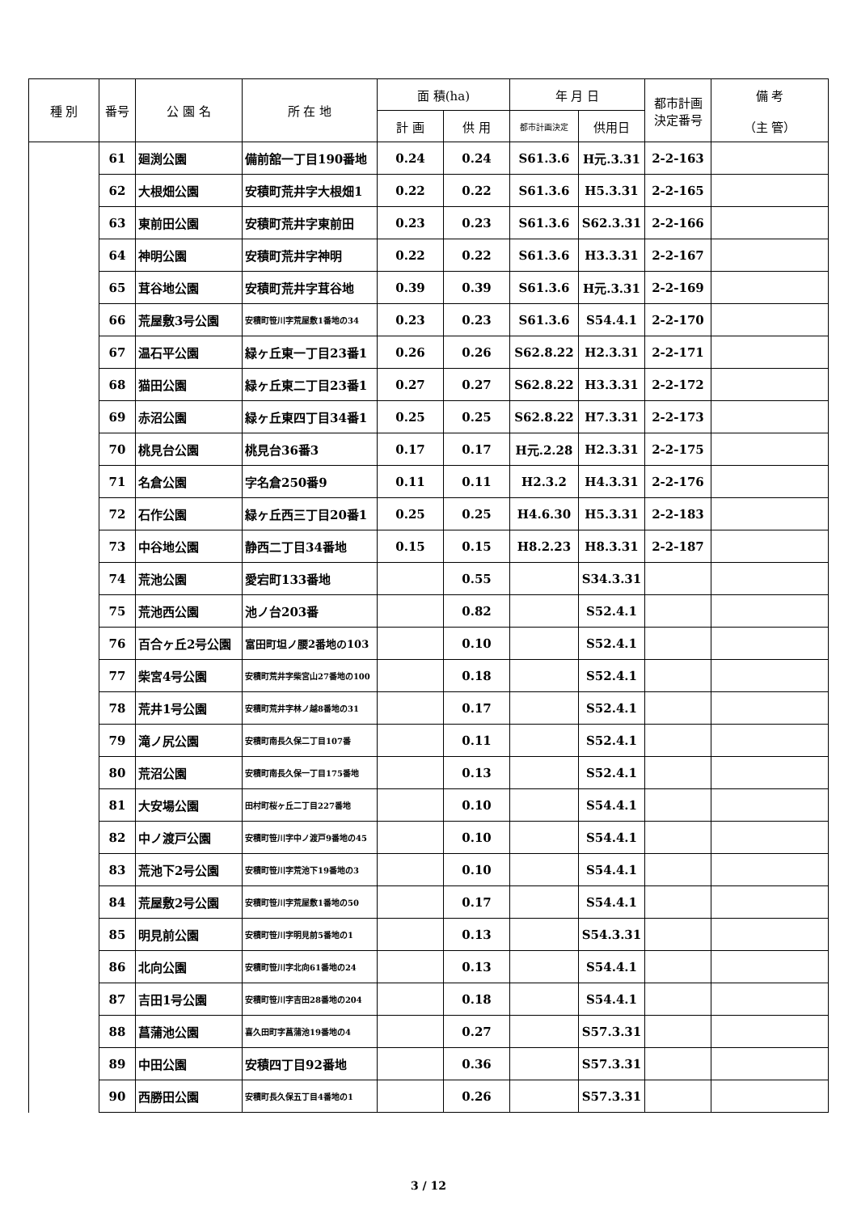| 種 別 | 番号 | 公 園 名 | 所 在 地 | 面 積(ha) | | 年 月 日 | | 都市計画 決定番号 | 備 考 （主 管） |
| --- | --- | --- | --- | --- | --- | --- | --- | --- | --- |
| | | | | 計 画 | 供 用 | 都市計画決定 | 供用日 | | |
| | 61 | 廻渕公園 | 備前舘一丁目190番地 | 0.24 | 0.24 | S61.3.6 | H元.3.31 | 2-2-163 | |
| | 62 | 大根畑公園 | 安積町荒井字大根畑1 | 0.22 | 0.22 | S61.3.6 | H5.3.31 | 2-2-165 | |
| | 63 | 東前田公園 | 安積町荒井字東前田 | 0.23 | 0.23 | S61.3.6 | S62.3.31 | 2-2-166 | |
| | 64 | 神明公園 | 安積町荒井字神明 | 0.22 | 0.22 | S61.3.6 | H3.3.31 | 2-2-167 | |
| | 65 | 茸谷地公園 | 安積町荒井字茸谷地 | 0.39 | 0.39 | S61.3.6 | H元.3.31 | 2-2-169 | |
| | 66 | 荒屋敷3号公園 | 安積町笹川字荒屋敷1番地の34 | 0.23 | 0.23 | S61.3.6 | S54.4.1 | 2-2-170 | |
| | 67 | 温石平公園 | 緑ヶ丘東一丁目23番1 | 0.26 | 0.26 | S62.8.22 | H2.3.31 | 2-2-171 | |
| | 68 | 猫田公園 | 緑ヶ丘東二丁目23番1 | 0.27 | 0.27 | S62.8.22 | H3.3.31 | 2-2-172 | |
| | 69 | 赤沼公園 | 緑ヶ丘東四丁目34番1 | 0.25 | 0.25 | S62.8.22 | H7.3.31 | 2-2-173 | |
| | 70 | 桃見台公園 | 桃見台36番3 | 0.17 | 0.17 | H元.2.28 | H2.3.31 | 2-2-175 | |
| | 71 | 名倉公園 | 字名倉250番9 | 0.11 | 0.11 | H2.3.2 | H4.3.31 | 2-2-176 | |
| | 72 | 石作公園 | 緑ヶ丘西三丁目20番1 | 0.25 | 0.25 | H4.6.30 | H5.3.31 | 2-2-183 | |
| | 73 | 中谷地公園 | 静西二丁目34番地 | 0.15 | 0.15 | H8.2.23 | H8.3.31 | 2-2-187 | |
| | 74 | 荒池公園 | 愛宕町133番地 | | 0.55 | | S34.3.31 | | |
| | 75 | 荒池西公園 | 池ノ台203番 | | 0.82 | | S52.4.1 | | |
| | 76 | 百合ヶ丘2号公園 | 富田町坦ノ腰2番地の103 | | 0.10 | | S52.4.1 | | |
| | 77 | 柴宮4号公園 | 安積町荒井字柴宮山27番地の100 | | 0.18 | | S52.4.1 | | |
| | 78 | 荒井1号公園 | 安積町荒井字林ノ越8番地の31 | | 0.17 | | S52.4.1 | | |
| | 79 | 滝ノ尻公園 | 安積町南長久保二丁目107番 | | 0.11 | | S52.4.1 | | |
| | 80 | 荒沼公園 | 安積町南長久保一丁目175番地 | | 0.13 | | S52.4.1 | | |
| | 81 | 大安場公園 | 田村町桜ヶ丘二丁目227番地 | | 0.10 | | S54.4.1 | | |
| | 82 | 中ノ渡戸公園 | 安積町笹川字中ノ渡戸9番地の45 | | 0.10 | | S54.4.1 | | |
| | 83 | 荒池下2号公園 | 安積町笹川字荒池下19番地の3 | | 0.10 | | S54.4.1 | | |
| | 84 | 荒屋敷2号公園 | 安積町笹川字荒屋敷1番地の50 | | 0.17 | | S54.4.1 | | |
| | 85 | 明見前公園 | 安積町笹川字明見前5番地の1 | | 0.13 | | S54.3.31 | | |
| | 86 | 北向公園 | 安積町笹川字北向61番地の24 | | 0.13 | | S54.4.1 | | |
| | 87 | 吉田1号公園 | 安積町笹川字吉田28番地の204 | | 0.18 | | S54.4.1 | | |
| | 88 | 菖蒲池公園 | 喜久田町字菖蒲池19番地の4 | | 0.27 | | S57.3.31 | | |
| | 89 | 中田公園 | 安積四丁目92番地 | | 0.36 | | S57.3.31 | | |
| | 90 | 西勝田公園 | 安積町長久保五丁目4番地の1 | | 0.26 | | S57.3.31 | | |
3 / 12